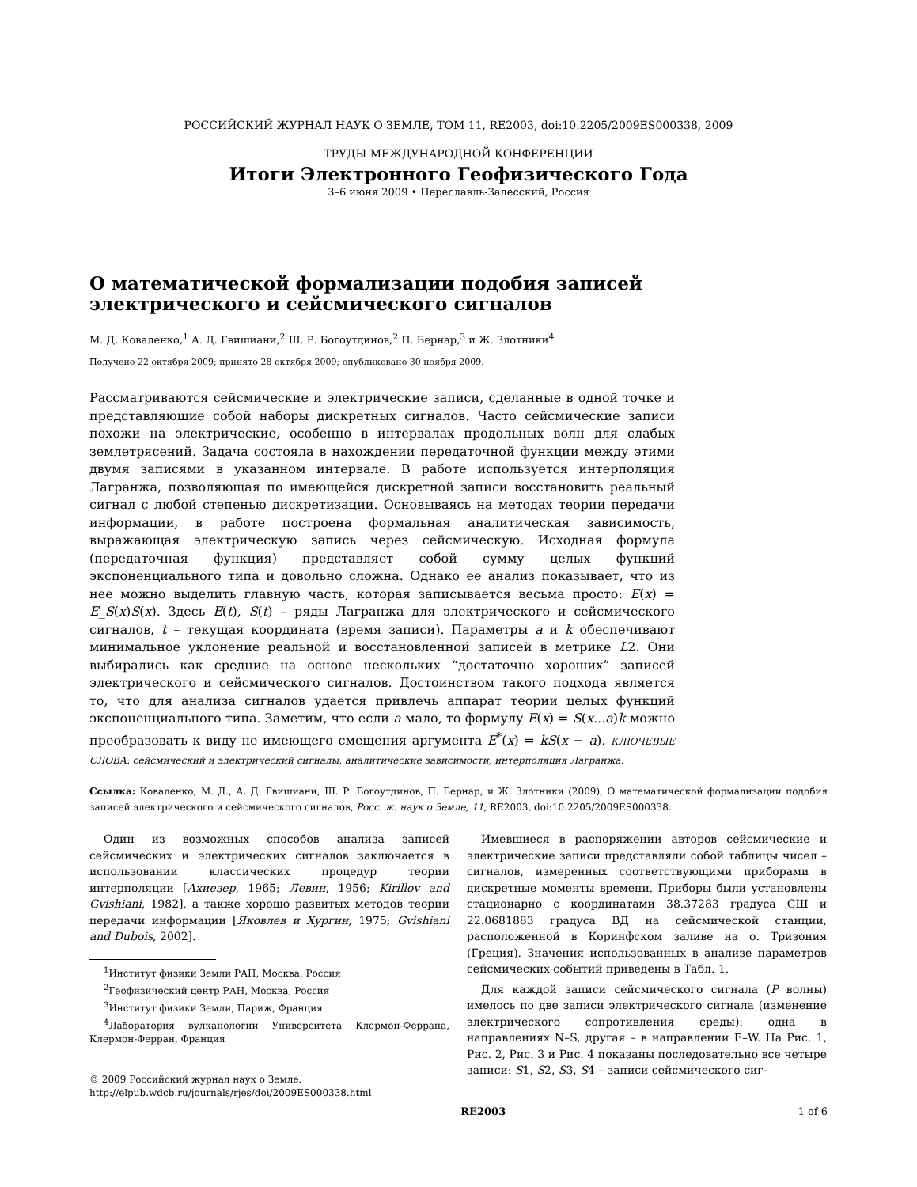РОССИЙСКИЙ ЖУРНАЛ НАУК О ЗЕМЛЕ, ТОМ 11, RE2003, doi:10.2205/2009ES000338, 2009
ТРУДЫ МЕЖДУНАРОДНОЙ КОНФЕРЕНЦИИ
Итоги Электронного Геофизического Года
3–6 июня 2009 • Переславль-Залесский, Россия
О математической формализации подобия записей электрического и сейсмического сигналов
М. Д. Коваленко,<sup>1</sup> А. Д. Гвишиани,<sup>2</sup> Ш. Р. Богоутдинов,<sup>2</sup> П. Бернар,<sup>3</sup> и Ж. Злотники<sup>4</sup>
Получено 22 октября 2009; принято 28 октября 2009; опубликовано 30 ноября 2009.
Рассматриваются сейсмические и электрические записи, сделанные в одной точке и представляющие собой наборы дискретных сигналов. Часто сейсмические записи похожи на электрические, особенно в интервалах продольных волн для слабых землетрясений. Задача состояла в нахождении передаточной функции между этими двумя записями в указанном интервале. В работе используется интерполяция Лагранжа, позволяющая по имеющейся дискретной записи восстановить реальный сигнал с любой степенью дискретизации. Основываясь на методах теории передачи информации, в работе построена формальная аналитическая зависимость, выражающая электрическую запись через сейсмическую. Исходная формула (передаточная функция) представляет собой сумму целых функций экспоненциального типа и довольно сложна. Однако ее анализ показывает, что из нее можно выделить главную часть, которая записывается весьма просто: E(x) = E_S(x)S(x). Здесь E(t), S(t) – ряды Лагранжа для электрического и сейсмического сигналов, t – текущая координата (время записи). Параметры a и k обеспечивают минимальное уклонение реальной и восстановленной записей в метрике L2. Они выбирались как средние на основе нескольких “достаточно хороших” записей электрического и сейсмического сигналов. Достоинством такого подхода является то, что для анализа сигналов удается привлечь аппарат теории целых функций экспоненциального типа. Заметим, что если a мало, то формулу E(x) = S(x...a)k можно преобразовать к виду не имеющего смещения аргумента E<sup>*</sup>(x) = kS(x − a). КЛЮЧЕВЫЕ СЛОВА: сейсмический и электрический сигналы, аналитические зависимости, интерполяция Лагранжа.
Ссылка: Коваленко, М. Д., А. Д. Гвишиани, Ш. Р. Богоутдинов, П. Бернар, и Ж. Злотники (2009), О математической формализации подобия записей электрического и сейсмического сигналов, Росс. ж. наук о Земле, 11, RE2003, doi:10.2205/2009ES000338.
Один из возможных способов анализа записей сейсмических и электрических сигналов заключается в использовании классических процедур теории интерполяции [Ахиезер, 1965; Левин, 1956; Kirillov and Gvishiani, 1982], а также хорошо развитых методов теории передачи информации [Яковлев и Хургин, 1975; Gvishiani and Dubois, 2002].
<sup>1</sup> Институт физики Земли РАН, Москва, Россия
<sup>2</sup> Геофизический центр РАН, Москва, Россия
<sup>3</sup> Институт физики Земли, Париж, Франция
<sup>4</sup> Лаборатория вулканологии Университета Клермон-Феррана, Клермон-Ферран, Франция
© 2009 Российский журнал наук о Земле.
http://elpub.wdcb.ru/journals/rjes/doi/2009ES000338.html
Имевшиеся в распоряжении авторов сейсмические и электрические записи представляли собой таблицы чисел – сигналов, измеренных соответствующими приборами в дискретные моменты времени. Приборы были установлены стационарно с координатами 38.37283 градуса СШ и 22.0681883 градуса ВД на сейсмической станции, расположенной в Коринфском заливе на о. Тризония (Греция). Значения использованных в анализе параметров сейсмических событий приведены в Табл. 1.
Для каждой записи сейсмического сигнала (P волны) имелось по две записи электрического сигнала (изменение электрического сопротивления среды): одна в направлениях N–S, другая – в направлении E–W. На Рис. 1, Рис. 2, Рис. 3 и Рис. 4 показаны последовательно все четыре записи: S1, S2, S3, S4 – записи сейсмического сиг-
RE2003 1 of 6